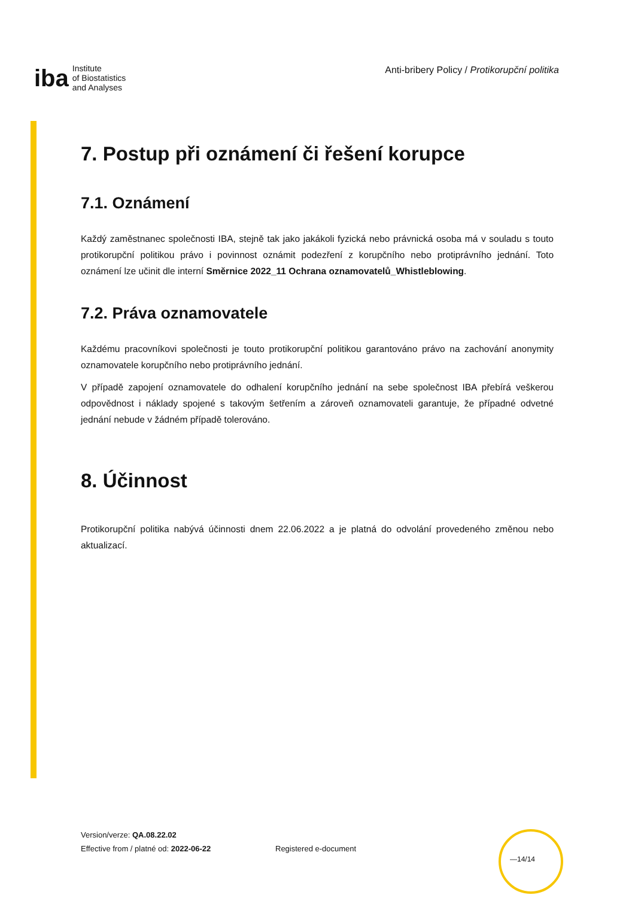iba Institute
of Biostatistics
and Analyses
Anti-bribery Policy / Protikorupční politika
7. Postup při oznámení či řešení korupce
7.1. Oznámení
Každý zaměstnanec společnosti IBA, stejně tak jako jakákoli fyzická nebo právnická osoba má v souladu s touto protikorupční politikou právo i povinnost oznámit podezření z korupčního nebo protiprávního jednání. Toto oznámení lze učinit dle interní Směrnice 2022_11 Ochrana oznamovatelů_Whistleblowing.
7.2. Práva oznamovatele
Každému pracovníkovi společnosti je touto protikorupční politikou garantováno právo na zachování anonymity oznamovatele korupčního nebo protiprávního jednání.
V případě zapojení oznamovatele do odhalení korupčního jednání na sebe společnost IBA přebírá veškerou odpovědnost i náklady spojené s takovým šetřením a zároveň oznamovateli garantuje, že případné odvetné jednání nebude v žádném případě tolerováno.
8. Účinnost
Protikorupční politika nabývá účinnosti dnem 22.06.2022 a je platná do odvolání provedeného změnou nebo aktualizací.
Version/verze: QA.08.22.02
Effective from / platné od: 2022-06-22
Registered e-document
—14/14